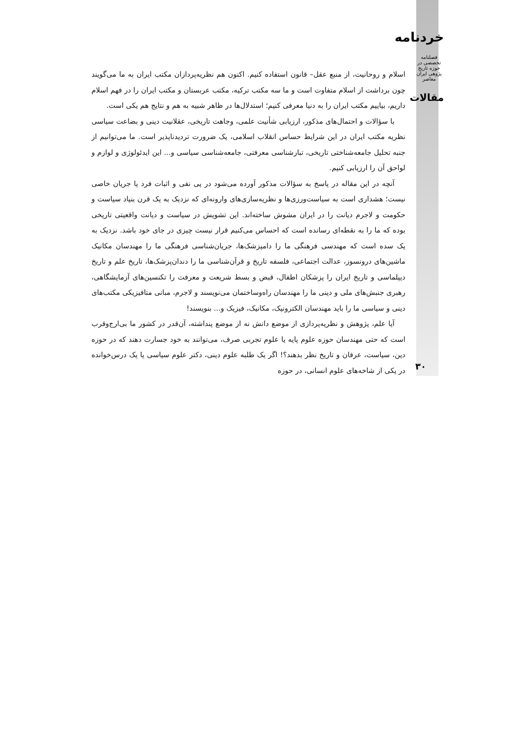خردنامه
فصلنامه تخصصی در حوزه تاریخ پژوهی ایران معاصر
مقالات
اسلام و روحانیت، از منبع عقل– قانون استفاده کنیم. اکنون هم نظریه‌پردازان مکتب ایران به ما می‌گویند چون برداشت از اسلام متفاوت است و ما سه مکتب ترکیه، مکتب عربستان و مکتب ایران را در فهم اسلام داریم، بیاییم مکتب ایران را به دنیا معرفی کنیم؛ استدلال‌ها در ظاهر شبیه به هم و نتایج هم یکی است.
با سؤالات و احتمال‌های مذکور، ارزیابی شأنیت علمی، وجاهت تاریخی، عقلانیت دینی و بضاعت سیاسی نظریه مکتب ایران در این شرایط حساس انقلاب اسلامی، یک ضرورت تردیدناپذیر است. ما می‌توانیم از جنبه تحلیل جامعه‌شناختی تاریخی، تبارشناسی معرفتی، جامعه‌شناسی سیاسی و... این ایدئولوژی و لوازم و لواحق آن را ارزیابی کنیم.
آنچه در این مقاله در پاسخ به سؤالات مذکور آورده می‌شود در پی نفی و اثبات فرد یا جریان خاصی نیست؛ هشداری است به سیاست‌ورزی‌ها و نظریه‌سازی‌های وارونه‌ای که نزدیک به یک قرن بنیاد سیاست و حکومت و لاجرم دیانت را در ایران مشوش ساخته‌اند. این تشویش در سیاست و دیانت واقعیتی تاریخی بوده که ما را به نقطه‌ای رسانده است که احساس می‌کنیم قرار نیست چیزی در جای خود باشد. نزدیک به یک سده است که مهندسی فرهنگی ما را دامپزشک‌ها، جریان‌شناسی فرهنگی ما را مهندسان مکانیک ماشین‌های درونسوز، عدالت اجتماعی، فلسفه تاریخ و قرآن‌شناسی ما را دندان‌پزشک‌ها، تاریخ علم و تاریخ دیپلماسی و تاریخ ایران را پزشکان اطفال، قبض و بسط شریعت و معرفت را تکنسین‌های آزمایشگاهی، رهبری جنبش‌های ملی و دینی ما را مهندسان راه‌وساختمان می‌نویسند و لاجرم، مبانی متافیزیکی مکتب‌های دینی و سیاسی ما را باید مهندسان الکترونیک، مکانیک، فیزیک و... بنویسند!
آیا علم، پژوهش و نظریه‌پردازی از موضع دانش نه از موضع پنداشته، آن‌قدر در کشور ما بی‌ارج‌وقرب است که حتی مهندسان حوزه علوم پایه یا علوم تجربی صرف، می‌توانند به خود جسارت دهند که در حوزه دین، سیاست، عرفان و تاریخ نظر بدهند؟! اگر یک طلبه علوم دینی، دکتر علوم سیاسی یا یک درس‌خوانده در یکی از شاخه‌های علوم انسانی، در حوزه
۳۰